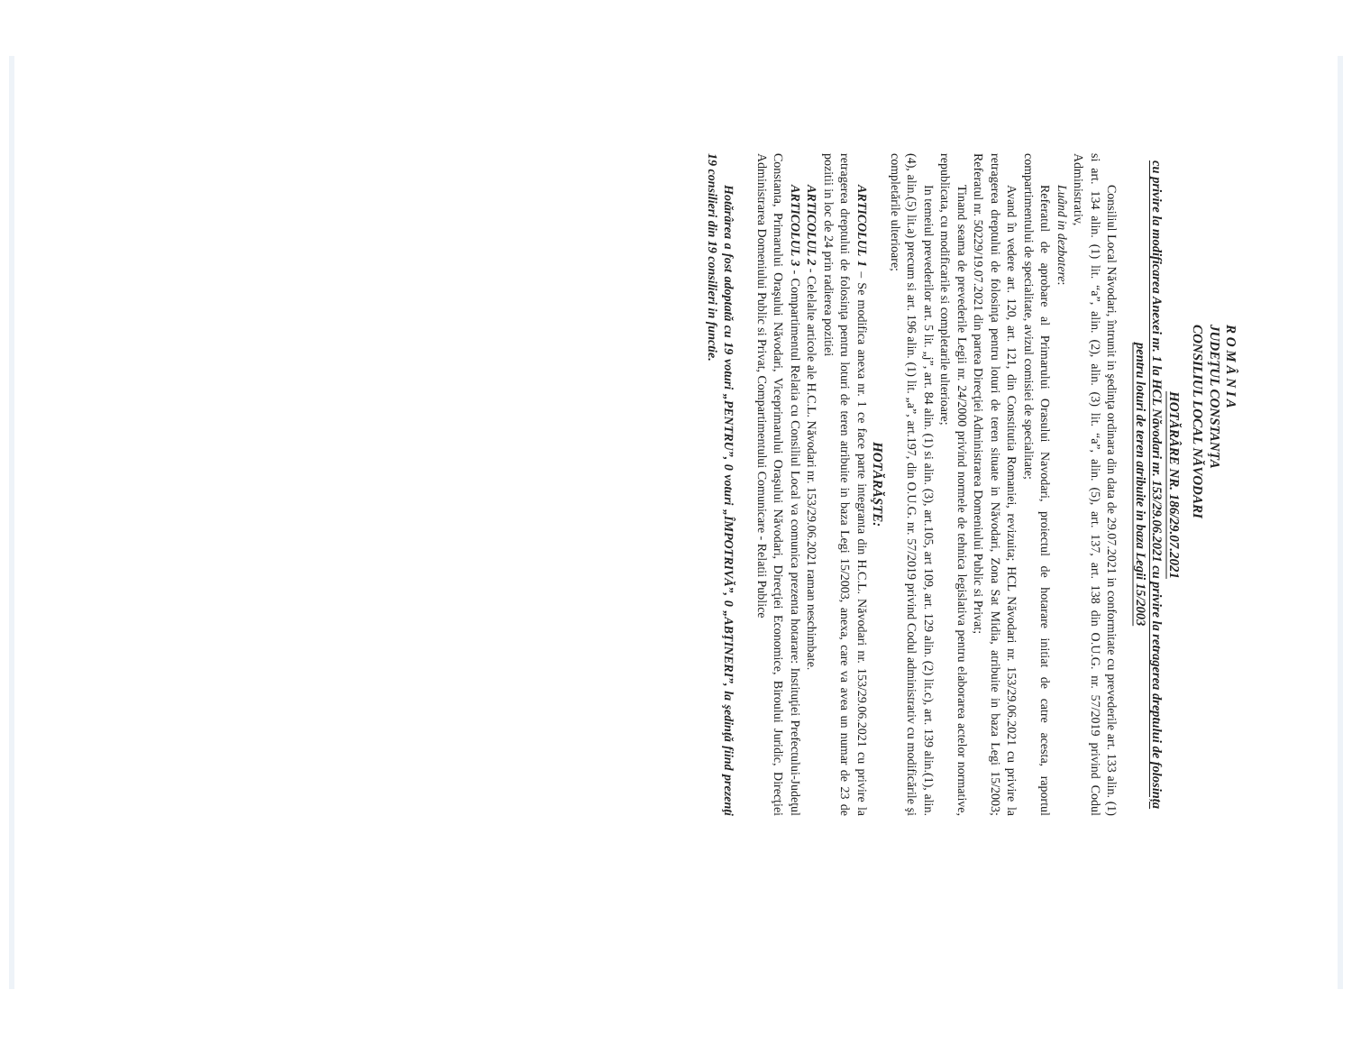R O M Â N I A
JUDEŢUL CONSTANŢA
CONSILIUL LOCAL NĂVODARI
HOTĂRÂRE NR. 186/29.07.2021
cu privire la modificarea Anexei nr. 1 la HCL Năvodari nr. 153/29.06.2021 cu privire la retragerea dreptului de folosința pentru loturi de teren atribuite in baza Legii 15/2003
Consiliul Local Năvodari, întrunit in şedinţa ordinara din data de 29.07.2021 in conformitate cu prevederile art. 133 alin. (1) si art. 134 alin. (1) lit. “a”, alin. (2), alin. (3) lit. “a”, alin. (5), art. 137, art. 138 din O.U.G. nr. 57/2019 privind Codul Administrativ,
Luând in dezbatere:
Referatul de aprobare al Primarului Orasului Navodari, proiectul de hotarare initiat de catre acesta, raportul compartimentului de specialitate, avizul comisiei de specialitate;
Avand în vedere art. 120, art. 121, din Constitutia Romaniei, revizuita; HCL Năvodari nr. 153/29.06.2021 cu privire la retragerea dreptului de folosinţa pentru loturi de teren situate in Năvodari, Zona Sat Midia, atribuite in baza Legi 15/2003; Referatul nr. 50229/19.07.2021 din partea Direcţiei Administrarea Domeniului Public si Privat;
Tinand seama de prevederile Legii nr. 24/2000 privind normele de tehnica legislativa pentru elaborarea actelor normative, republicata, cu modificarile si completarile ulterioare;
In temeiul prevederilor art. 5 lit. „j”, art. 84 alin. (1) si alin. (3), art.105, art 109, art. 129 alin. (2) lit.c), art. 139 alin.(1), alin.(4), alin.(5) lit.a) precum si art. 196 alin. (1) lit. „a”, art.197, din O.U.G. nr. 57/2019 privind Codul administrativ cu modificările şi completările ulterioare;
HOTĂRĂŞTE:
ARTICOLUL 1 – Se modifica anexa nr. 1 ce face parte integranta din H.C.L. Năvodari nr. 153/29.06.2021 cu privire la retragerea dreptului de folosinţa pentru loturi de teren atribuite in baza Legi 15/2003, anexa, care va avea un numar de 23 de pozitii in loc de 24 prin radierea pozitiei
ARTICOLUL 2 - Celelalte articole ale H.C.L. Năvodari nr. 153/29.06.2021 raman neschimbate.
ARTICOLUL 3 - Compartimentul Relatia cu Consiliul Local va comunica prezenta hotarare: Instituţiei Prefectului-Judeţul Constanta, Primarului Oraşului Năvodari, Viceprimarului Oraşului Năvodari, Direcţiei Economice, Biroului Juridic, Direcţiei Administrarea Domeniului Public si Privat, Compartimentului Comunicare - Relatii Publice
Hotărârea a fost adoptată cu 19 voturi „PENTRU”, 0 voturi „ÎMPOTRIVĂ”, 0 „ABŢINERI”, la şedinţă fiind prezenţi 19 consilieri din 19 consilieri in functie.